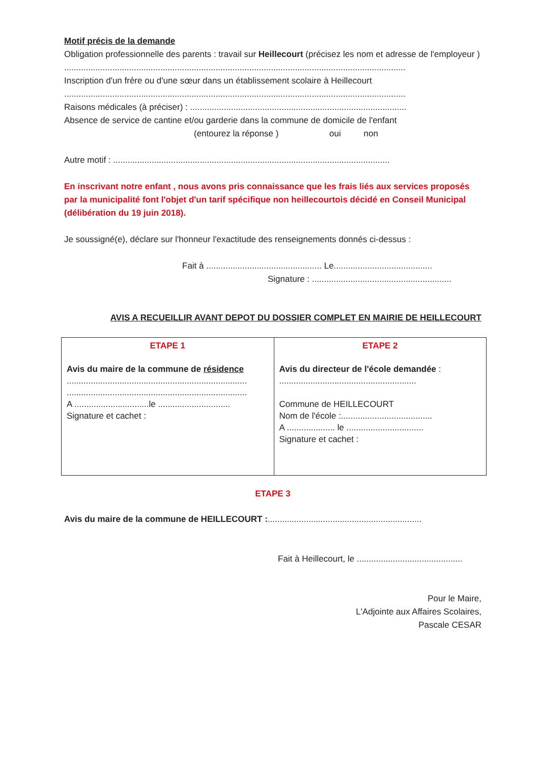Motif précis de la demande
Obligation professionnelle des parents : travail sur Heillecourt (précisez les nom et adresse de l'employeur )
..............................................................................................................................................
Inscription d'un frère ou d'une sœur dans un établissement scolaire à Heillecourt
..............................................................................................................................................
Raisons médicales (à préciser) : ..........................................................................................
Absence de service de cantine et/ou garderie dans la commune de domicile de l'enfant
(entourez la réponse ) oui non
Autre motif : ...................................................................................................................
En inscrivant notre enfant , nous avons pris connaissance que les frais liés aux services proposés par la municipalité font l'objet d'un tarif spécifique non heillecourtois décidé en Conseil Municipal (délibération du 19 juin 2018).
Je soussigné(e), déclare sur l'honneur l'exactitude des renseignements donnés ci-dessus :
Fait à ................................................ Le.........................................
Signature : ..........................................................
AVIS A RECUEILLIR AVANT DEPOT DU DOSSIER COMPLET EN MAIRIE DE HEILLECOURT
| ETAPE 1 Avis du maire de la commune de résidence ........................................................................... ........................................................................... A ...............................le .............................. Signature et cachet : | ETAPE 2 Avis du directeur de l'école demandée : ......................................................... Commune de HEILLECOURT Nom de l'école :...................................... A .................... le ................................ Signature et cachet : |
ETAPE 3
Avis du maire de la commune de HEILLECOURT :................................................................
Fait à Heillecourt, le ............................................
Pour le Maire,
L'Adjointe aux Affaires Scolaires,
Pascale CESAR